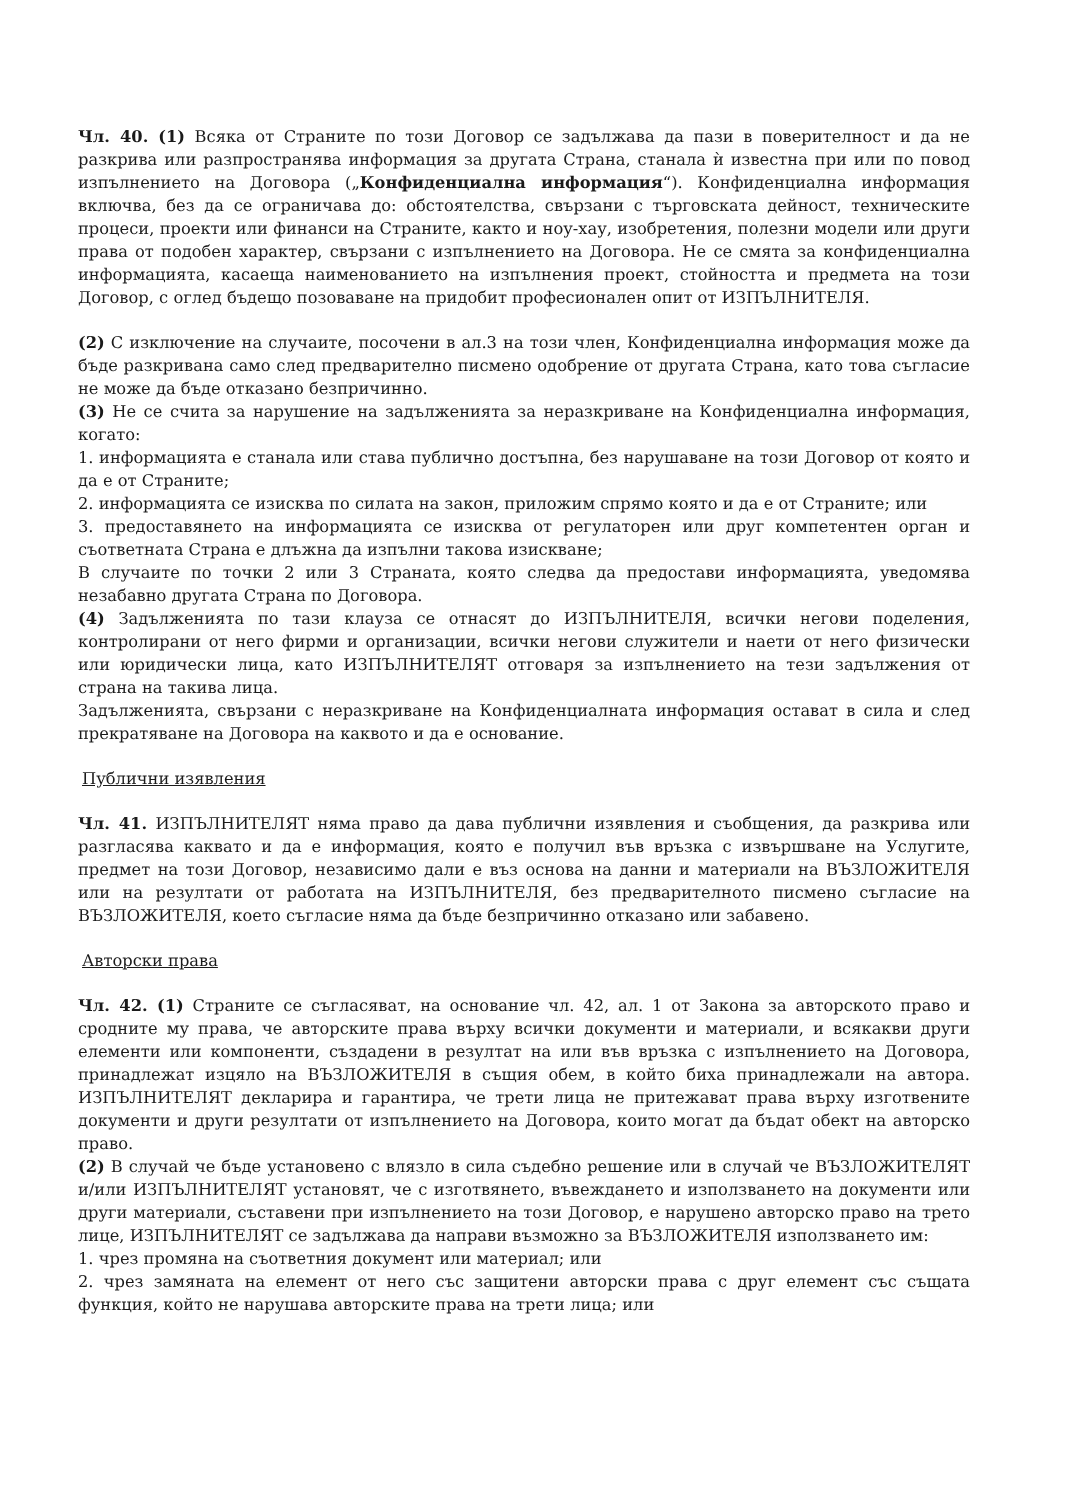Чл. 40. (1) Всяка от Страните по този Договор се задължава да пази в поверителност и да не разкрива или разпространява информация за другата Страна, станала ѝ известна при или по повод изпълнението на Договора („Конфиденциална информация“). Конфиденциална информация включва, без да се ограничава до: обстоятелства, свързани с търговската дейност, техническите процеси, проекти или финанси на Страните, както и ноу-хау, изобретения, полезни модели или други права от подобен характер, свързани с изпълнението на Договора. Не се смята за конфиденциална информацията, касаеща наименованието на изпълнения проект, стойността и предмета на този Договор, с оглед бъдещо позоваване на придобит професионален опит от ИЗПЪЛНИТЕЛЯ.
(2) С изключение на случаите, посочени в ал.3 на този член, Конфиденциална информация може да бъде разкривана само след предварително писмено одобрение от другата Страна, като това съгласие не може да бъде отказано безпричинно.
(3) Не се счита за нарушение на задълженията за неразкриване на Конфиденциална информация, когато:
1. информацията е станала или става публично достъпна, без нарушаване на този Договор от която и да е от Страните;
2. информацията се изисква по силата на закон, приложим спрямо която и да е от Страните; или
3. предоставянето на информацията се изисква от регулаторен или друг компетентен орган и съответната Страна е длъжна да изпълни такова изискване;
В случаите по точки 2 или 3 Страната, която следва да предостави информацията, уведомява незабавно другата Страна по Договора.
(4) Задълженията по тази клауза се отнасят до ИЗПЪЛНИТЕЛЯ, всички негови поделения, контролирани от него фирми и организации, всички негови служители и наети от него физически или юридически лица, като ИЗПЪЛНИТЕЛЯТ отговаря за изпълнението на тези задължения от страна на такива лица.
Задълженията, свързани с неразкриване на Конфиденциалната информация остават в сила и след прекратяване на Договора на каквото и да е основание.
Публични изявления
Чл. 41. ИЗПЪЛНИТЕЛЯТ няма право да дава публични изявления и съобщения, да разкрива или разгласява каквато и да е информация, която е получил във връзка с извършване на Услугите, предмет на този Договор, независимо дали е въз основа на данни и материали на ВЪЗЛОЖИТЕЛЯ или на резултати от работата на ИЗПЪЛНИТЕЛЯ, без предварителното писмено съгласие на ВЪЗЛОЖИТЕЛЯ, което съгласие няма да бъде безпричинно отказано или забавено.
Авторски права
Чл. 42. (1) Страните се съгласяват, на основание чл. 42, ал. 1 от Закона за авторското право и сродните му права, че авторските права върху всички документи и материали, и всякакви други елементи или компоненти, създадени в резултат на или във връзка с изпълнението на Договора, принадлежат изцяло на ВЪЗЛОЖИТЕЛЯ в същия обем, в който биха принадлежали на автора. ИЗПЪЛНИТЕЛЯТ декларира и гарантира, че трети лица не притежават права върху изготвените документи и други резултати от изпълнението на Договора, които могат да бъдат обект на авторско право.
(2) В случай че бъде установено с влязло в сила съдебно решение или в случай че ВЪЗЛОЖИТЕЛЯТ и/или ИЗПЪЛНИТЕЛЯТ установят, че с изготвянето, въвеждането и използването на документи или други материали, съставени при изпълнението на този Договор, е нарушено авторско право на трето лице, ИЗПЪЛНИТЕЛЯТ се задължава да направи възможно за ВЪЗЛОЖИТЕЛЯ използването им:
1. чрез промяна на съответния документ или материал; или
2. чрез замяната на елемент от него със защитени авторски права с друг елемент със същата функция, който не нарушава авторските права на трети лица; или